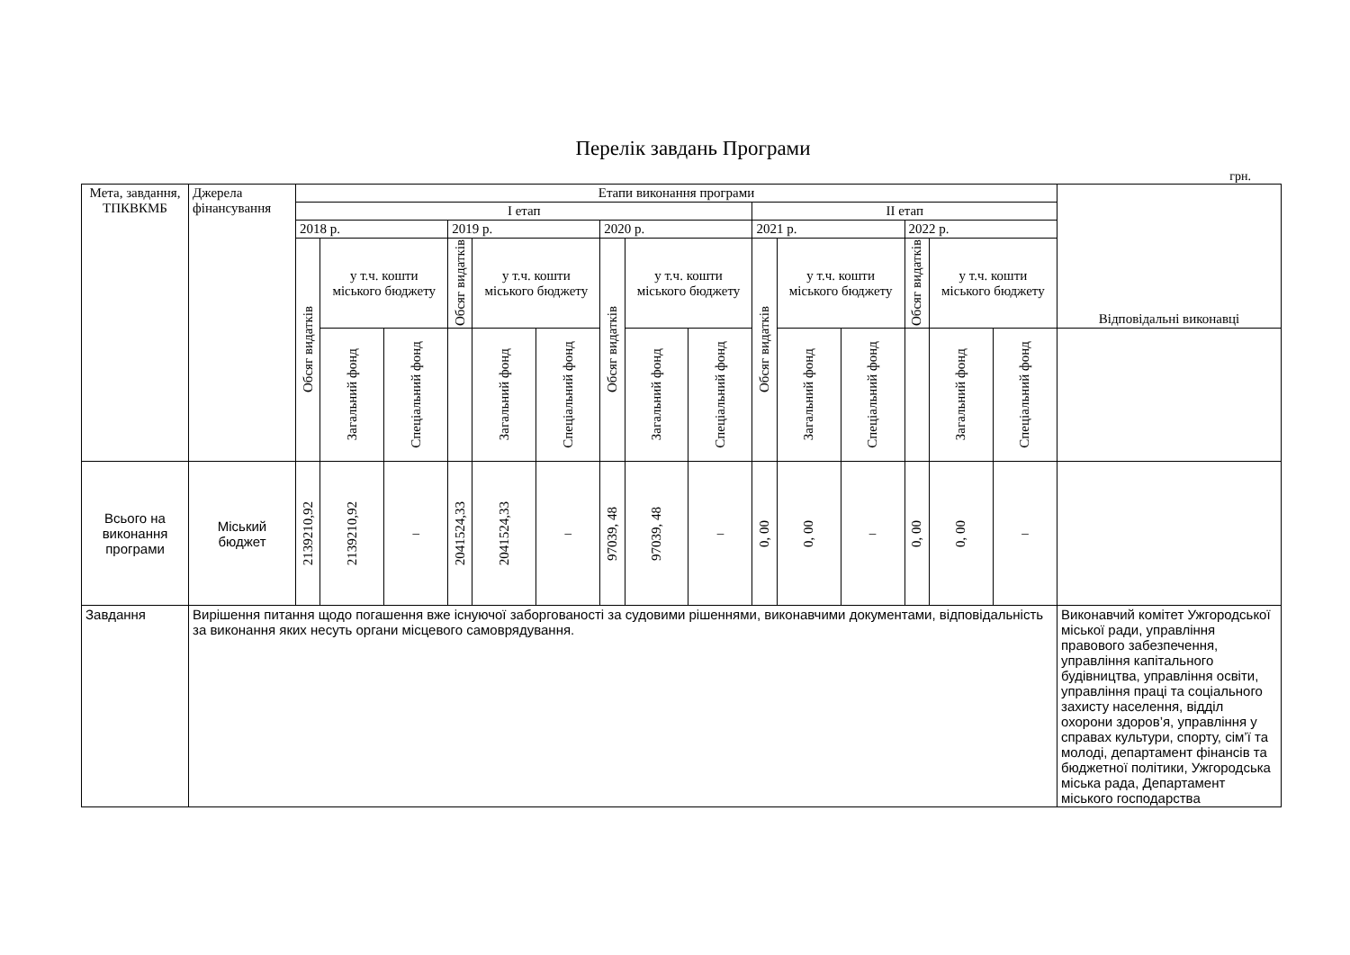Перелік завдань Програми
грн.
| Мета, завдання, ТПКВКМБ | Джерела фінансування | Етапи виконання програми | | | | | | | | | | | | | | | Відповідальні виконавці |
| --- | --- | --- | --- | --- | --- | --- | --- | --- | --- | --- | --- | --- | --- | --- | --- | --- | --- |
| | | I етап | | | | | | | | | II етап | | | | | | |
| | | 2018 р. | | | 2019 р. | | | 2020 р. | | | 2021 р. | | | 2022 р. | | | |
| | | Обсяг видатків | у т.ч. кошти міського бюджету | | Обсяг видатків | у т.ч. кошти міського бюджету | | Обсяг видатків | у т.ч. кошти міського бюджету | | Обсяг видатків | у т.ч. кошти міського бюджету | | Обсяг видатків | у т.ч. кошти міського бюджету | | |
| | | | Загальний фонд | Спеціальний фонд | | Загальний фонд | Спеціальний фонд | | Загальний фонд | Спеціальний фонд | | Загальний фонд | Спеціальний фонд | | Загальний фонд | Спеціальний фонд | |
| Всього на виконання програми | Міський бюджет | 2139210,92 | 2139210,92 | – | 2041524,33 | 2041524,33 | – | 97039, 48 | 97039, 48 | – | 0, 00 | 0, 00 | – | 0, 00 | 0, 00 | – | |
| Завдання | Вирішення питання щодо погашення вже існуючої заборгованості за судовими рішеннями, виконавчими документами, відповідальність за виконання яких несуть органи місцевого самоврядування. | | | | | | | | | | | | | | | | Виконавчий комітет Ужгородської міської ради, управління правового забезпечення, управління капітального будівництва, управління освіти, управління праці та соціального захисту населення, відділ охорони здоров’я, управління у справах культури, спорту, сім’ї та молоді, департамент фінансів та бюджетної політики, Ужгородська міська рада, Департамент міського господарства |